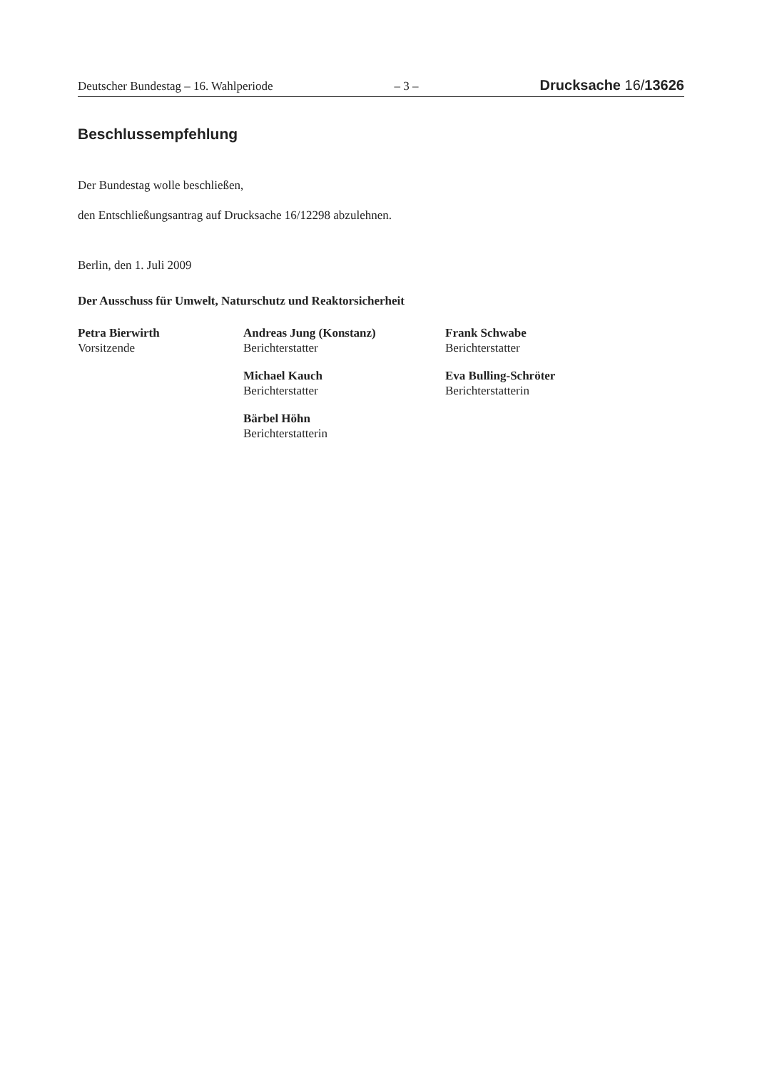Deutscher Bundestag – 16. Wahlperiode – 3 – Drucksache 16/13626
Beschlussempfehlung
Der Bundestag wolle beschließen,
den Entschließungsantrag auf Drucksache 16/12298 abzulehnen.
Berlin, den 1. Juli 2009
Der Ausschuss für Umwelt, Naturschutz und Reaktorsicherheit
Petra Bierwirth
Vorsitzende
Andreas Jung (Konstanz)
Berichterstatter
Michael Kauch
Berichterstatter
Bärbel Höhn
Berichterstatterin
Frank Schwabe
Berichterstatter
Eva Bulling-Schröter
Berichterstatterin